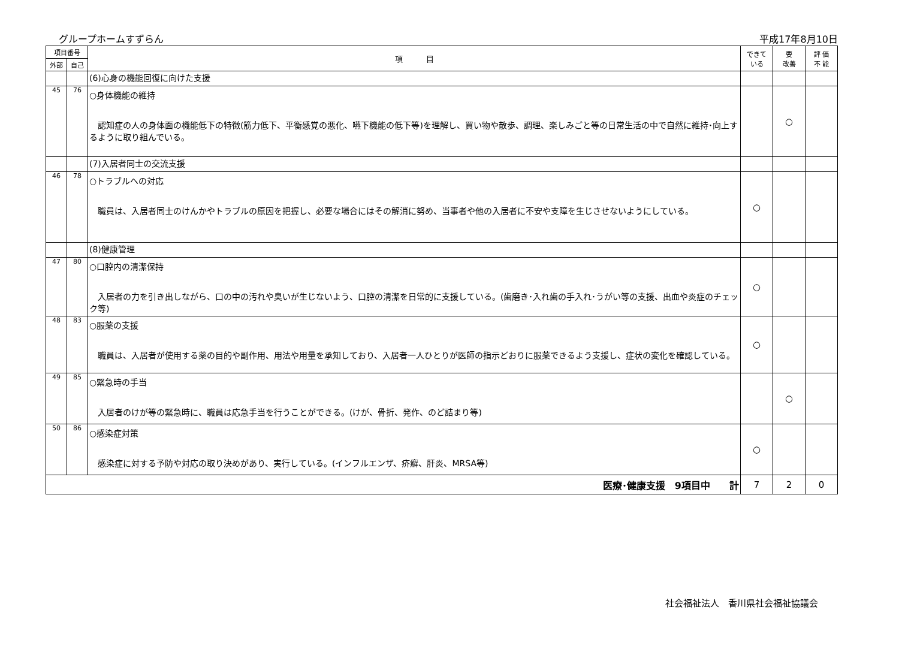グループホームすずらん 平成17年8月10日
| 項目番号 | | 項 目 | できて いる | 要 改善 | 評 価 不 能 |
| --- | --- | --- | --- | --- | --- |
| 外部 | 自己 | | | | |
| | | (6)心身の機能回復に向けた支援 | | | |
| 45 | 76 | ○身体機能の維持 認知症の人の身体面の機能低下の特徴(筋力低下、平衡感覚の悪化、嚥下機能の低下等)を理解し、買い物や散歩、調理、楽しみごと等の日常生活の中で自然に維持･向上するように取り組んでいる。 | | ○ | |
| | | (7)入居者同士の交流支援 | | | |
| 46 | 78 | ○トラブルへの対応 職員は、入居者同士のけんかやトラブルの原因を把握し、必要な場合にはその解消に努め、当事者や他の入居者に不安や支障を生じさせないようにしている。 | ○ | | |
| | | (8)健康管理 | | | |
| 47 | 80 | ○口腔内の清潔保持 入居者の力を引き出しながら、口の中の汚れや臭いが生じないよう、口腔の清潔を日常的に支援している。(歯磨き･入れ歯の手入れ･うがい等の支援、出血や炎症のチェック等) | ○ | | |
| 48 | 83 | ○服薬の支援 職員は、入居者が使用する薬の目的や副作用、用法や用量を承知しており、入居者一人ひとりが医師の指示どおりに服薬できるよう支援し、症状の変化を確認している。 | ○ | | |
| 49 | 85 | ○緊急時の手当 入居者のけが等の緊急時に、職員は応急手当を行うことができる。(けが、骨折、発作、のど詰まり等) | | ○ | |
| 50 | 86 | ○感染症対策 感染症に対する予防や対応の取り決めがあり、実行している。(インフルエンザ、疥癬、肝炎、MRSA等) | ○ | | |
| 医療･健康支援 9項目中 計 | | | 7 | 2 | 0 |
社会福祉法人　香川県社会福祉協議会